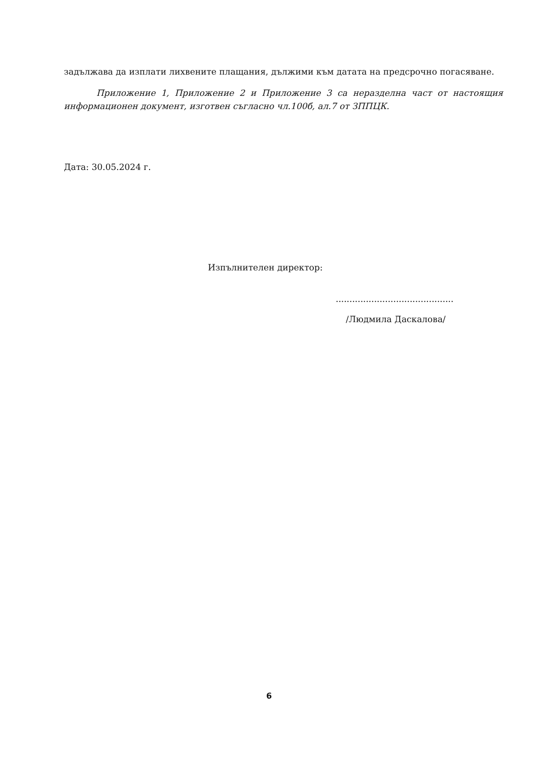задължава да изплати лихвените плащания, дължими към датата на предсрочно погасяване.
Приложение 1, Приложение 2 и Приложение 3 са неразделна част от настоящия информационен документ, изготвен съгласно чл.100б, ал.7 от ЗППЦК.
Дата: 30.05.2024 г.
Изпълнителен директор:
...........................................
/Людмила Даскалова/
6